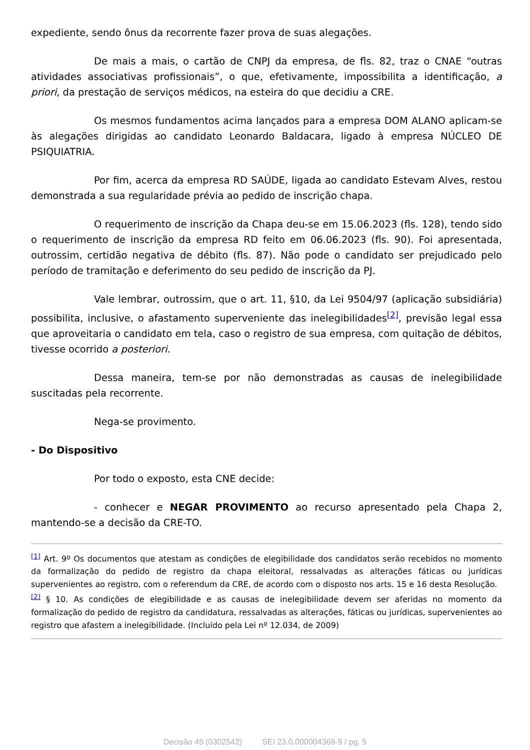expediente, sendo ônus da recorrente fazer prova de suas alegações.
De mais a mais, o cartão de CNPJ da empresa, de fls. 82, traz o CNAE “outras atividades associativas profissionais”, o que, efetivamente, impossibilita a identificação, a priori, da prestação de serviços médicos, na esteira do que decidiu a CRE.
Os mesmos fundamentos acima lançados para a empresa DOM ALANO aplicam-se às alegações dirigidas ao candidato Leonardo Baldacara, ligado à empresa NÚCLEO DE PSIQUIATRIA.
Por fim, acerca da empresa RD SAÚDE, ligada ao candidato Estevam Alves, restou demonstrada a sua regularidade prévia ao pedido de inscrição chapa.
O requerimento de inscrição da Chapa deu-se em 15.06.2023 (fls. 128), tendo sido o requerimento de inscrição da empresa RD feito em 06.06.2023 (fls. 90). Foi apresentada, outrossim, certidão negativa de débito (fls. 87). Não pode o candidato ser prejudicado pelo período de tramitação e deferimento do seu pedido de inscrição da PJ.
Vale lembrar, outrossim, que o art. 11, §10, da Lei 9504/97 (aplicação subsidiária) possibilita, inclusive, o afastamento superveniente das inelegibilidades<sup>[2]</sup>, previsão legal essa que aproveitaria o candidato em tela, caso o registro de sua empresa, com quitação de débitos, tivesse ocorrido a posteriori.
Dessa maneira, tem-se por não demonstradas as causas de inelegibilidade suscitadas pela recorrente.
Nega-se provimento.
- Do Dispositivo
Por todo o exposto, esta CNE decide:
- conhecer e NEGAR PROVIMENTO ao recurso apresentado pela Chapa 2, mantendo-se a decisão da CRE-TO.
<sup>[1]</sup> Art. 9º Os documentos que atestam as condições de elegibilidade dos candidatos serão recebidos no momento da formalização do pedido de registro da chapa eleitoral, ressalvadas as alterações fáticas ou jurídicas supervenientes ao registro, com o referendum da CRE, de acordo com o disposto nos arts. 15 e 16 desta Resolução.
<sup>[2]</sup> § 10. As condições de elegibilidade e as causas de inelegibilidade devem ser aferidas no momento da formalização do pedido de registro da candidatura, ressalvadas as alterações, fáticas ou jurídicas, supervenientes ao registro que afastem a inelegibilidade. (Incluído pela Lei nº 12.034, de 2009)
Decisão 45 (0302542) SEI 23.0.000004369-9 / pg. 5